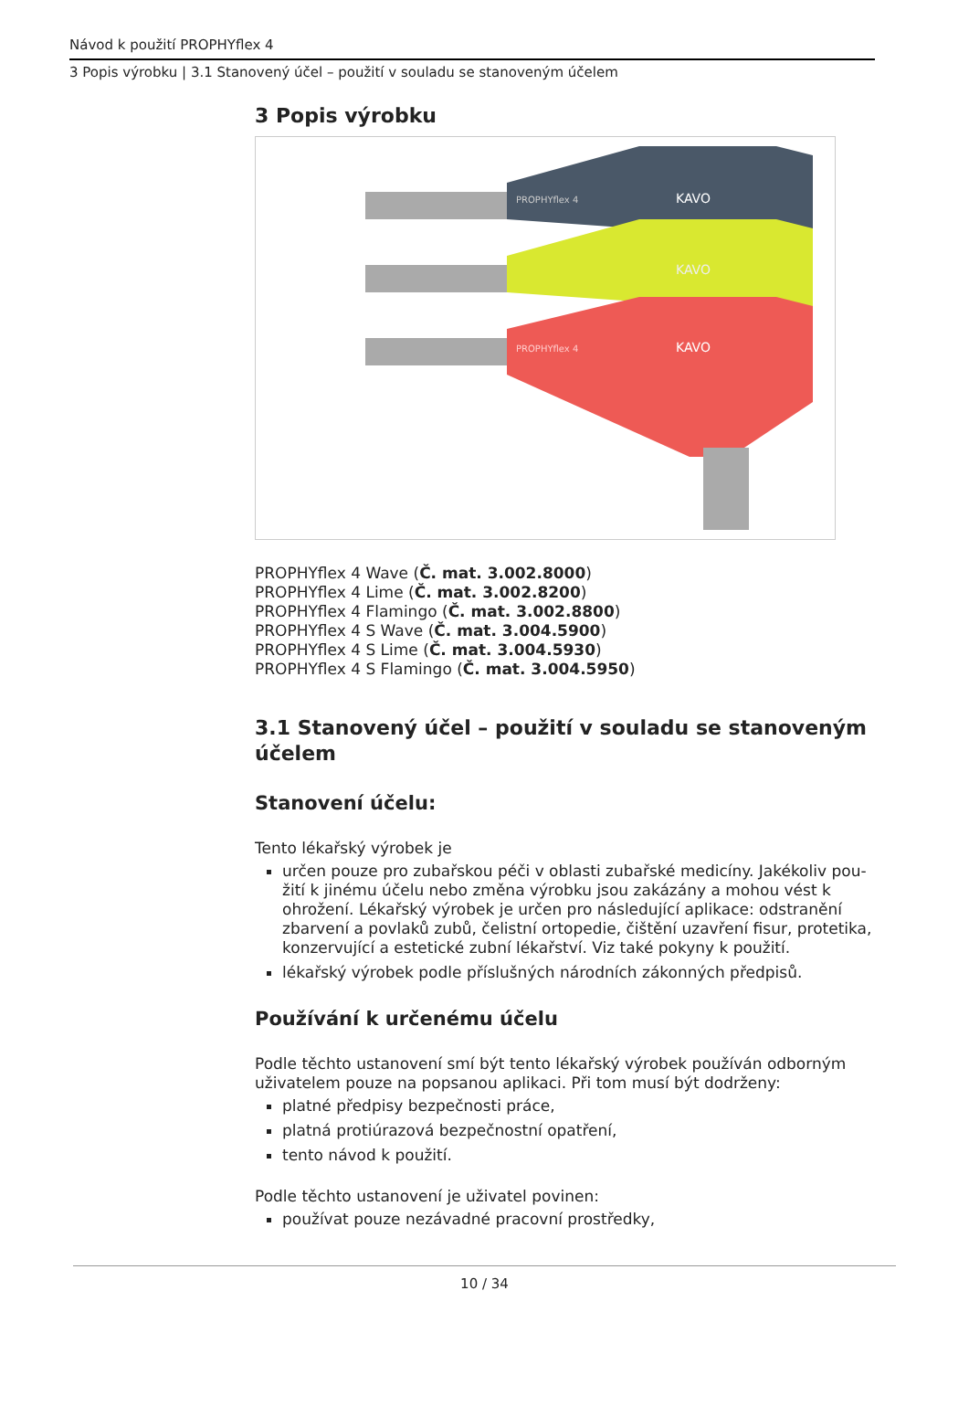Návod k použití PROPHYflex 4
3 Popis výrobku | 3.1 Stanovený účel – použití v souladu se stanoveným účelem
3 Popis výrobku
PROPHYflex 4
KAVO
KAVO
PROPHYflex 4
KAVO
PROPHYflex 4 Wave (Č. mat. 3.002.8000)
PROPHYflex 4 Lime (Č. mat. 3.002.8200)
PROPHYflex 4 Flamingo (Č. mat. 3.002.8800)
PROPHYflex 4 S Wave (Č. mat. 3.004.5900)
PROPHYflex 4 S Lime (Č. mat. 3.004.5930)
PROPHYflex 4 S Flamingo (Č. mat. 3.004.5950)
3.1 Stanovený účel – použití v souladu se stanoveným účelem
Stanovení účelu:
Tento lékařský výrobek je
určen pouze pro zubařskou péči v oblasti zubařské medicíny. Jakékoliv pou-žití k jinému účelu nebo změna výrobku jsou zakázány a mohou vést k ohrožení. Lékařský výrobek je určen pro následující aplikace: odstranění zbarvení a povlaků zubů, čelistní ortopedie, čištění uzavření fisur, protetika, konzervující a estetické zubní lékařství. Viz také pokyny k použití.
lékařský výrobek podle příslušných národních zákonných předpisů.
Používání k určenému účelu
Podle těchto ustanovení smí být tento lékařský výrobek používán odborným uživatelem pouze na popsanou aplikaci. Při tom musí být dodrženy:
platné předpisy bezpečnosti práce,
platná protiúrazová bezpečnostní opatření,
tento návod k použití.
Podle těchto ustanovení je uživatel povinen:
používat pouze nezávadné pracovní prostředky,
10 / 34